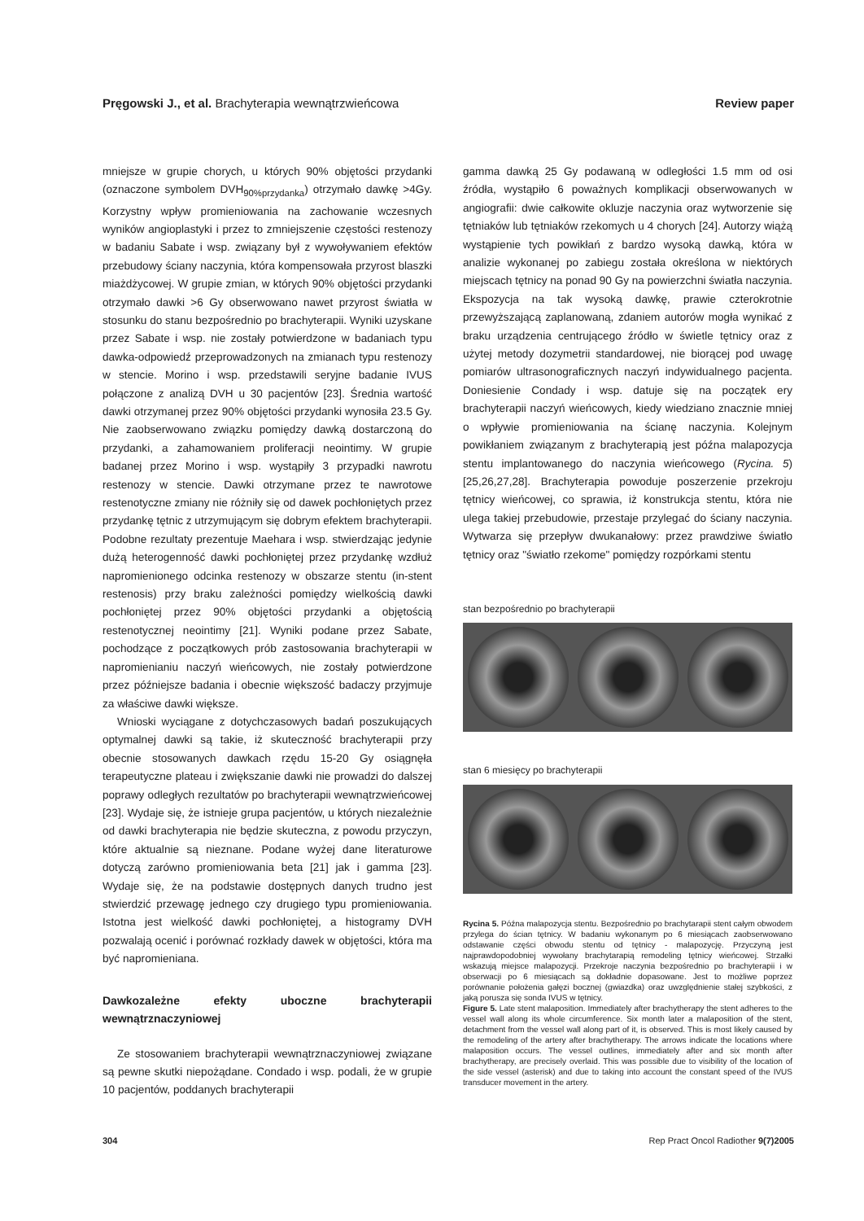Pręgowski J., et al. Brachyterapia wewnątrzwieńcowa Review paper
mniejsze w grupie chorych, u których 90% objętości przydanki (oznaczone symbolem DVH<sub>90%przydanka</sub>) otrzymało dawkę >4Gy. Korzystny wpływ promieniowania na zachowanie wczesnych wyników angioplastyki i przez to zmniejszenie częstości restenozy w badaniu Sabate i wsp. związany był z wywoływaniem efektów przebudowy ściany naczynia, która kompensowała przyrost blaszki miażdżycowej. W grupie zmian, w których 90% objętości przydanki otrzymało dawki >6 Gy obserwowano nawet przyrost światła w stosunku do stanu bezpośrednio po brachyterapii. Wyniki uzyskane przez Sabate i wsp. nie zostały potwierdzone w badaniach typu dawka-odpowiedź przeprowadzonych na zmianach typu restenozy w stencie. Morino i wsp. przedstawili seryjne badanie IVUS połączone z analizą DVH u 30 pacjentów [23]. Średnia wartość dawki otrzymanej przez 90% objętości przydanki wynosiła 23.5 Gy. Nie zaobserwowano związku pomiędzy dawką dostarczoną do przydanki, a zahamowaniem proliferacji neointimy. W grupie badanej przez Morino i wsp. wystąpiły 3 przypadki nawrotu restenozy w stencie. Dawki otrzymane przez te nawrotowe restenotyczne zmiany nie różniły się od dawek pochłoniętych przez przydankę tętnic z utrzymującym się dobrym efektem brachyterapii. Podobne rezultaty prezentuje Maehara i wsp. stwierdzając jedynie dużą heterogenność dawki pochłoniętej przez przydankę wzdłuż napromienionego odcinka restenozy w obszarze stentu (in-stent restenosis) przy braku zależności pomiędzy wielkością dawki pochłoniętej przez 90% objętości przydanki a objętością restenotycznej neointimy [21]. Wyniki podane przez Sabate, pochodzące z początkowych prób zastosowania brachyterapii w napromienianiu naczyń wieńcowych, nie zostały potwierdzone przez późniejsze badania i obecnie większość badaczy przyjmuje za właściwe dawki większe.
Wnioski wyciągane z dotychczasowych badań poszukujących optymalnej dawki są takie, iż skuteczność brachyterapii przy obecnie stosowanych dawkach rzędu 15-20 Gy osiągnęła terapeutyczne plateau i zwiększanie dawki nie prowadzi do dalszej poprawy odległych rezultatów po brachyterapii wewnątrzwieńcowej [23]. Wydaje się, że istnieje grupa pacjentów, u których niezależnie od dawki brachyterapia nie będzie skuteczna, z powodu przyczyn, które aktualnie są nieznane. Podane wyżej dane literaturowe dotyczą zarówno promieniowania beta [21] jak i gamma [23]. Wydaje się, że na podstawie dostępnych danych trudno jest stwierdzić przewagę jednego czy drugiego typu promieniowania. Istotna jest wielkość dawki pochłoniętej, a histogramy DVH pozwalają ocenić i porównać rozkłady dawek w objętości, która ma być napromieniana.
Dawkozależne efekty uboczne brachyterapii wewnątrznaczyniowej
Ze stosowaniem brachyterapii wewnątrznaczyniowej związane są pewne skutki niepożądane. Condado i wsp. podali, że w grupie 10 pacjentów, poddanych brachyterapii
gamma dawką 25 Gy podawaną w odległości 1.5 mm od osi źródła, wystąpiło 6 poważnych komplikacji obserwowanych w angiografii: dwie całkowite okluzje naczynia oraz wytworzenie się tętniaków lub tętniaków rzekomych u 4 chorych [24]. Autorzy wiążą wystąpienie tych powikłań z bardzo wysoką dawką, która w analizie wykonanej po zabiegu została określona w niektórych miejscach tętnicy na ponad 90 Gy na powierzchni światła naczynia. Ekspozycja na tak wysoką dawkę, prawie czterokrotnie przewyższającą zaplanowaną, zdaniem autorów mogła wynikać z braku urządzenia centrującego źródło w świetle tętnicy oraz z użytej metody dozymetrii standardowej, nie biorącej pod uwagę pomiarów ultrasonograficznych naczyń indywidualnego pacjenta. Doniesienie Condady i wsp. datuje się na początek ery brachyterapii naczyń wieńcowych, kiedy wiedziano znacznie mniej o wpływie promieniowania na ścianę naczynia. Kolejnym powikłaniem związanym z brachyterapią jest późna malapozycja stentu implantowanego do naczynia wieńcowego (Rycina. 5) [25,26,27,28]. Brachyterapia powoduje poszerzenie przekroju tętnicy wieńcowej, co sprawia, iż konstrukcja stentu, która nie ulega takiej przebudowie, przestaje przylegać do ściany naczynia. Wytwarza się przepływ dwukanałowy: przez prawdziwe światło tętnicy oraz "światło rzekome" pomiędzy rozpórkami stentu
stan bezpośrednio po brachyterapii
stan 6 miesięcy po brachyterapii
Rycina 5. Późna malapozycja stentu. Bezpośrednio po brachytarapii stent całym obwodem przylega do ścian tętnicy. W badaniu wykonanym po 6 miesiącach zaobserwowano odstawanie części obwodu stentu od tętnicy - malapozycję. Przyczyną jest najprawdopodobniej wywołany brachytarapią remodeling tętnicy wieńcowej. Strzałki wskazują miejsce malapozycji. Przekroje naczynia bezpośrednio po brachyterapii i w obserwacji po 6 miesiącach są dokładnie dopasowane. Jest to możliwe poprzez porównanie położenia gałęzi bocznej (gwiazdka) oraz uwzględnienie stałej szybkości, z jaką porusza się sonda IVUS w tętnicy.
Figure 5. Late stent malaposition. Immediately after brachytherapy the stent adheres to the vessel wall along its whole circumference. Six month later a malaposition of the stent, detachment from the vessel wall along part of it, is observed. This is most likely caused by the remodeling of the artery after brachytherapy. The arrows indicate the locations where malaposition occurs. The vessel outlines, immediately after and six month after brachytherapy, are precisely overlaid. This was possible due to visibility of the location of the side vessel (asterisk) and due to taking into account the constant speed of the IVUS transducer movement in the artery.
304 Rep Pract Oncol Radiother 9(7)2005